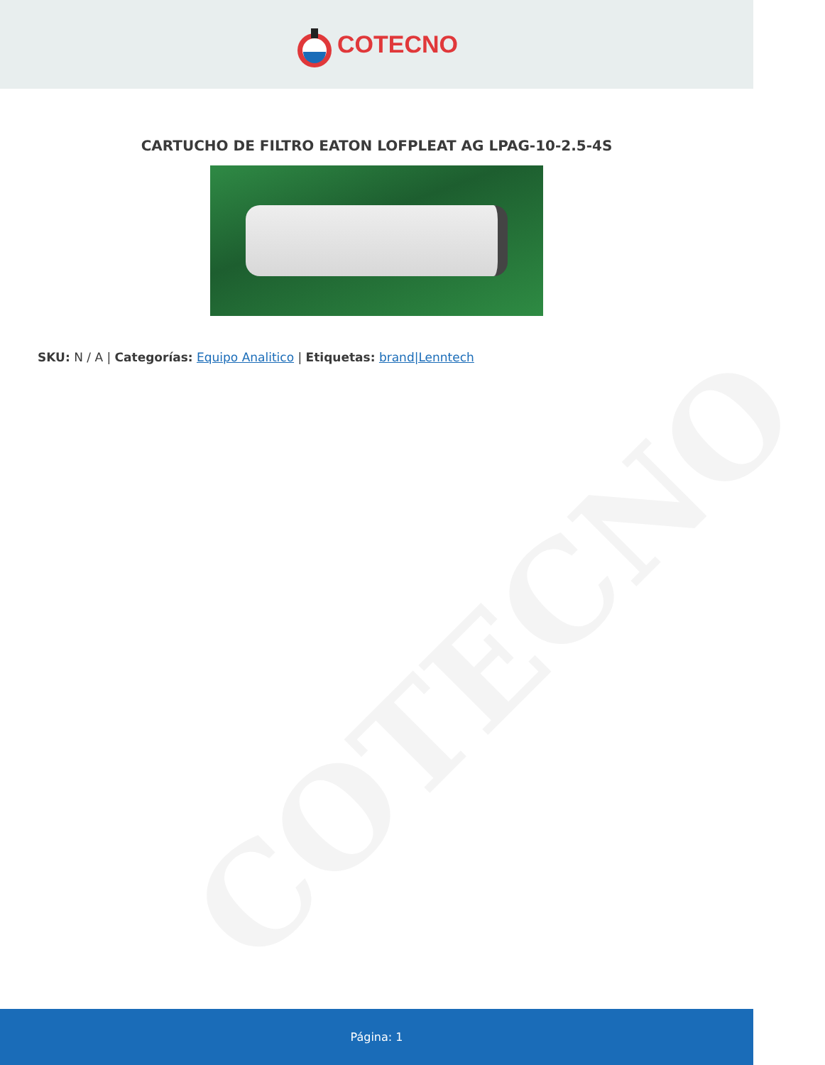COTECNO
CARTUCHO DE FILTRO EATON LOFPLEAT AG LPAG-10-2.5-4S
SKU: N / A | Categorías: Equipo Analitico | Etiquetas: brand|Lenntech
COTECNO
Página: 1